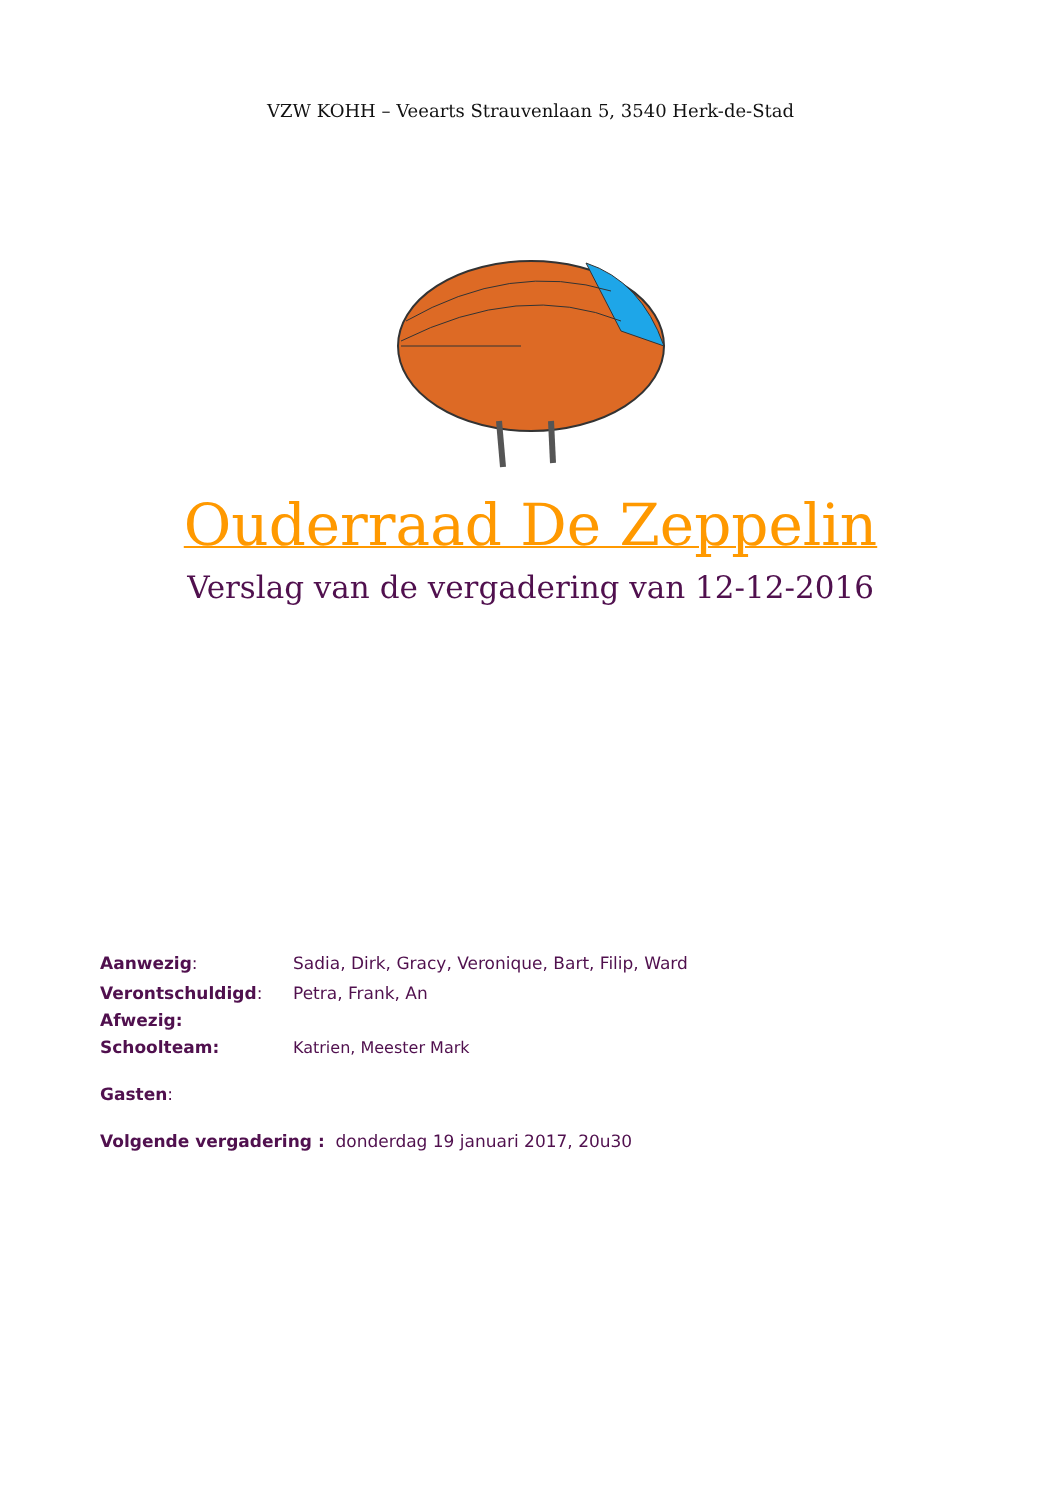VZW KOHH – Veearts Strauvenlaan 5, 3540 Herk-de-Stad
Ouderraad De Zeppelin
Verslag van de vergadering van 12-12-2016
Aanwezig: Sadia, Dirk, Gracy, Veronique, Bart, Filip, Ward
Verontschuldigd: Petra, Frank, An
Afwezig:
Schoolteam: Katrien, Meester Mark
Gasten:
Volgende vergadering : donderdag 19 januari 2017, 20u30